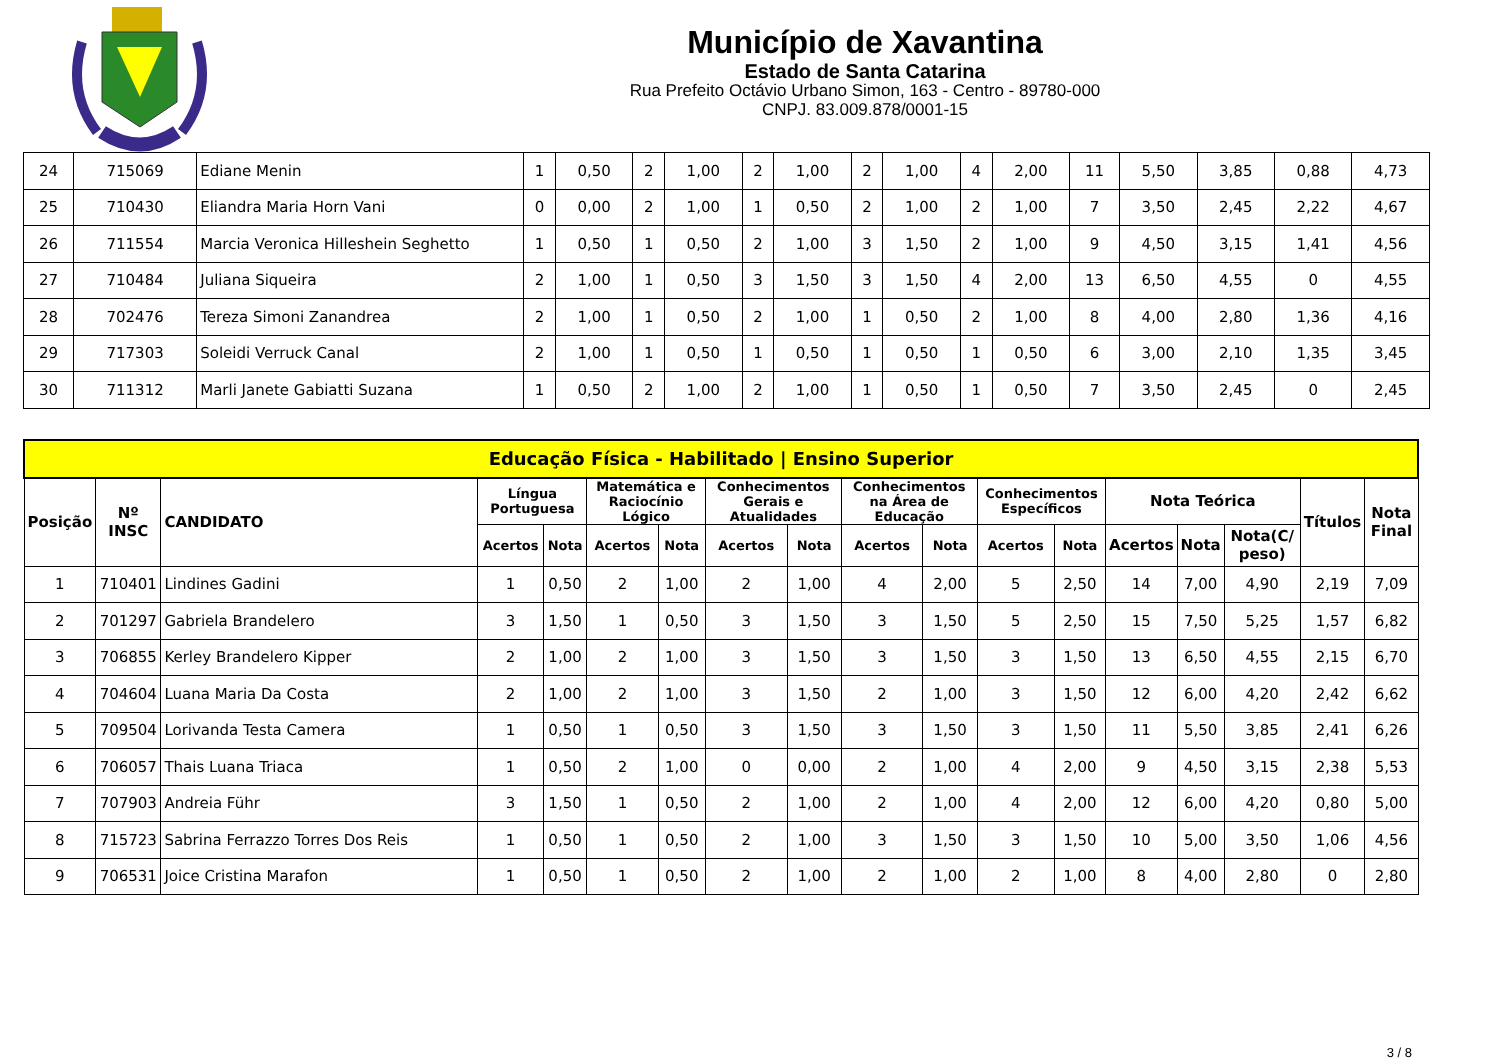Município de Xavantina
Estado de Santa Catarina
Rua Prefeito Octávio Urbano Simon, 163 - Centro - 89780-000
CNPJ. 83.009.878/0001-15
| 24 | 715069 | Ediane Menin | 1 | 0,50 | 2 | 1,00 | 2 | 1,00 | 2 | 1,00 | 4 | 2,00 | 11 | 5,50 | 3,85 | 0,88 | 4,73 |
| 25 | 710430 | Eliandra Maria Horn Vani | 0 | 0,00 | 2 | 1,00 | 1 | 0,50 | 2 | 1,00 | 2 | 1,00 | 7 | 3,50 | 2,45 | 2,22 | 4,67 |
| 26 | 711554 | Marcia Veronica Hilleshein Seghetto | 1 | 0,50 | 1 | 0,50 | 2 | 1,00 | 3 | 1,50 | 2 | 1,00 | 9 | 4,50 | 3,15 | 1,41 | 4,56 |
| 27 | 710484 | Juliana Siqueira | 2 | 1,00 | 1 | 0,50 | 3 | 1,50 | 3 | 1,50 | 4 | 2,00 | 13 | 6,50 | 4,55 | 0 | 4,55 |
| 28 | 702476 | Tereza Simoni Zanandrea | 2 | 1,00 | 1 | 0,50 | 2 | 1,00 | 1 | 0,50 | 2 | 1,00 | 8 | 4,00 | 2,80 | 1,36 | 4,16 |
| 29 | 717303 | Soleidi Verruck Canal | 2 | 1,00 | 1 | 0,50 | 1 | 0,50 | 1 | 0,50 | 1 | 0,50 | 6 | 3,00 | 2,10 | 1,35 | 3,45 |
| 30 | 711312 | Marli Janete Gabiatti Suzana | 1 | 0,50 | 2 | 1,00 | 2 | 1,00 | 1 | 0,50 | 1 | 0,50 | 7 | 3,50 | 2,45 | 0 | 2,45 |
| Educação Física - Habilitado / Ensino Superior | | | | | | | | | | | | | | | | | |
| --- | --- | --- | --- | --- | --- | --- | --- | --- | --- | --- | --- | --- | --- | --- | --- | --- | --- |
| Posição | Nº INSC | CANDIDATO | Língua Portuguesa | | Matemática e Raciocínio Lógico | | Conhecimentos Gerais e Atualidades | | Conhecimentos na Área de Educação | | Conhecimentos Específicos | | Nota Teórica | | | Títulos | Nota Final |
| | | | Acertos | Nota | Acertos | Nota | Acertos | Nota | Acertos | Nota | Acertos | Nota | Acertos | Nota | Nota(C/ peso) | | |
| 1 | 710401 | Lindines Gadini | 1 | 0,50 | 2 | 1,00 | 2 | 1,00 | 4 | 2,00 | 5 | 2,50 | 14 | 7,00 | 4,90 | 2,19 | 7,09 |
| 2 | 701297 | Gabriela Brandelero | 3 | 1,50 | 1 | 0,50 | 3 | 1,50 | 3 | 1,50 | 5 | 2,50 | 15 | 7,50 | 5,25 | 1,57 | 6,82 |
| 3 | 706855 | Kerley Brandelero Kipper | 2 | 1,00 | 2 | 1,00 | 3 | 1,50 | 3 | 1,50 | 3 | 1,50 | 13 | 6,50 | 4,55 | 2,15 | 6,70 |
| 4 | 704604 | Luana Maria Da Costa | 2 | 1,00 | 2 | 1,00 | 3 | 1,50 | 2 | 1,00 | 3 | 1,50 | 12 | 6,00 | 4,20 | 2,42 | 6,62 |
| 5 | 709504 | Lorivanda Testa Camera | 1 | 0,50 | 1 | 0,50 | 3 | 1,50 | 3 | 1,50 | 3 | 1,50 | 11 | 5,50 | 3,85 | 2,41 | 6,26 |
| 6 | 706057 | Thais Luana Triaca | 1 | 0,50 | 2 | 1,00 | 0 | 0,00 | 2 | 1,00 | 4 | 2,00 | 9 | 4,50 | 3,15 | 2,38 | 5,53 |
| 7 | 707903 | Andreia Führ | 3 | 1,50 | 1 | 0,50 | 2 | 1,00 | 2 | 1,00 | 4 | 2,00 | 12 | 6,00 | 4,20 | 0,80 | 5,00 |
| 8 | 715723 | Sabrina Ferrazzo Torres Dos Reis | 1 | 0,50 | 1 | 0,50 | 2 | 1,00 | 3 | 1,50 | 3 | 1,50 | 10 | 5,00 | 3,50 | 1,06 | 4,56 |
| 9 | 706531 | Joice Cristina Marafon | 1 | 0,50 | 1 | 0,50 | 2 | 1,00 | 2 | 1,00 | 2 | 1,00 | 8 | 4,00 | 2,80 | 0 | 2,80 |
3 / 8